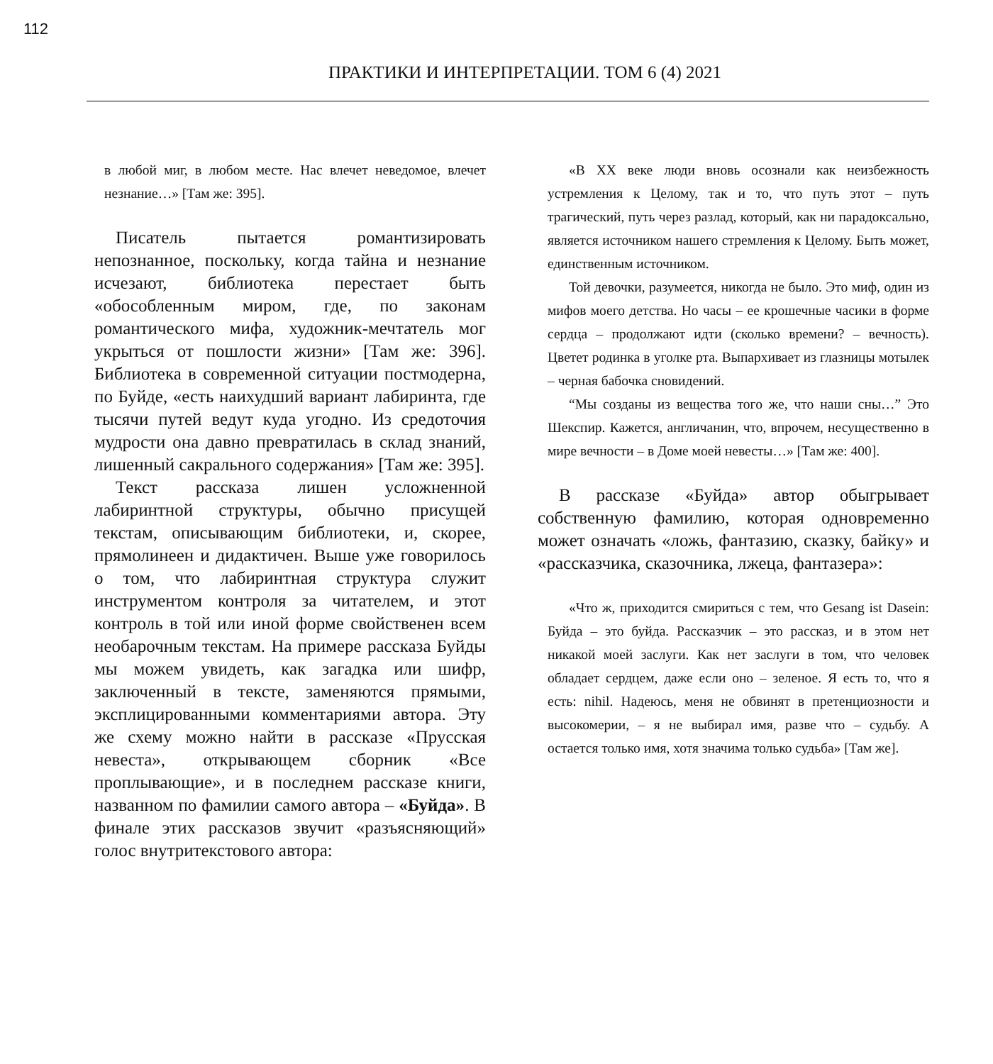112
ПРАКТИКИ И ИНТЕРПРЕТАЦИИ. ТОМ 6 (4) 2021
в любой миг, в любом месте. Нас влечет неведомое, влечет незнание…» [Там же: 395].
Писатель пытается романтизировать непознанное, поскольку, когда тайна и незнание исчезают, библиотека перестает быть «обособленным миром, где, по законам романтического мифа, художник-мечтатель мог укрыться от пошлости жизни» [Там же: 396]. Библиотека в современной ситуации постмодерна, по Буйде, «есть наихудший вариант лабиринта, где тысячи путей ведут куда угодно. Из средоточия мудрости она давно превратилась в склад знаний, лишенный сакрального содержания» [Там же: 395].
Текст рассказа лишен усложненной лабиринтной структуры, обычно присущей текстам, описывающим библиотеки, и, скорее, прямолинеен и дидактичен. Выше уже говорилось о том, что лабиринтная структура служит инструментом контроля за читателем, и этот контроль в той или иной форме свойственен всем необарочным текстам. На примере рассказа Буйды мы можем увидеть, как загадка или шифр, заключенный в тексте, заменяются прямыми, эксплицированными комментариями автора. Эту же схему можно найти в рассказе «Прусская невеста», открывающем сборник «Все проплывающие», и в последнем рассказе книги, названном по фамилии самого автора – «Буйда». В финале этих рассказов звучит «разъясняющий» голос внутритекстового автора:
«В XX веке люди вновь осознали как неизбежность устремления к Целому, так и то, что путь этот – путь трагический, путь через разлад, который, как ни парадоксально, является источником нашего стремления к Целому. Быть может, единственным источником.
Той девочки, разумеется, никогда не было. Это миф, один из мифов моего детства. Но часы – ее крошечные часики в форме сердца – продолжают идти (сколько времени? – вечность). Цветет родинка в уголке рта. Выпархивает из глазницы мотылек – черная бабочка сновидений.
“Мы созданы из вещества того же, что наши сны…” Это Шекспир. Кажется, англичанин, что, впрочем, несущественно в мире вечности – в Доме моей невесты…» [Там же: 400].
В рассказе «Буйда» автор обыгрывает собственную фамилию, которая одновременно может означать «ложь, фантазию, сказку, байку» и «рассказчика, сказочника, лжеца, фантазера»:
«Что ж, приходится смириться с тем, что Gesang ist Dasein: Буйда – это буйда. Рассказчик – это рассказ, и в этом нет никакой моей заслуги. Как нет заслуги в том, что человек обладает сердцем, даже если оно – зеленое. Я есть то, что я есть: nihil. Надеюсь, меня не обвинят в претенциозности и высокомерии, – я не выбирал имя, разве что – судьбу. А остается только имя, хотя значима только судьба» [Там же].